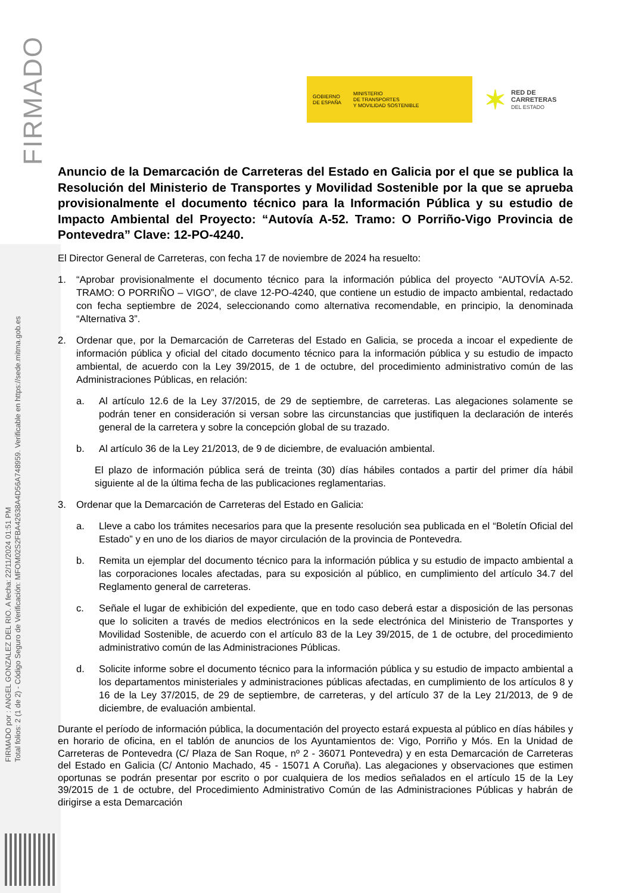FIRMADO
FIRMADO por : ANGEL GONZALEZ DEL RIO. A fecha: 22/11/2024 01:51 PM
Total folios: 2 (1 de 2) - Código Seguro de Verificación: MFOM02S2FBA42638A4D56A748959. Verificable en https://sede.mitma.gob.es
GOBIERNO
DE ESPAÑA
MINISTERIO
DE TRANSPORTES
Y MOVILIDAD SOSTENIBLE
✶ RED DE
CARRETERAS
DEL ESTADO
Anuncio de la Demarcación de Carreteras del Estado en Galicia por el que se publica la Resolución del Ministerio de Transportes y Movilidad Sostenible por la que se aprueba provisionalmente el documento técnico para la Información Pública y su estudio de Impacto Ambiental del Proyecto: “Autovía A-52. Tramo: O Porriño-Vigo Provincia de Pontevedra” Clave: 12-PO-4240.
El Director General de Carreteras, con fecha 17 de noviembre de 2024 ha resuelto:
1. “Aprobar provisionalmente el documento técnico para la información pública del proyecto “AUTOVÍA A-52. TRAMO: O PORRIÑO – VIGO”, de clave 12-PO-4240, que contiene un estudio de impacto ambiental, redactado con fecha septiembre de 2024, seleccionando como alternativa recomendable, en principio, la denominada “Alternativa 3”.
2. Ordenar que, por la Demarcación de Carreteras del Estado en Galicia, se proceda a incoar el expediente de información pública y oficial del citado documento técnico para la información pública y su estudio de impacto ambiental, de acuerdo con la Ley 39/2015, de 1 de octubre, del procedimiento administrativo común de las Administraciones Públicas, en relación:
a. Al artículo 12.6 de la Ley 37/2015, de 29 de septiembre, de carreteras. Las alegaciones solamente se podrán tener en consideración si versan sobre las circunstancias que justifiquen la declaración de interés general de la carretera y sobre la concepción global de su trazado.
b. Al artículo 36 de la Ley 21/2013, de 9 de diciembre, de evaluación ambiental.
El plazo de información pública será de treinta (30) días hábiles contados a partir del primer día hábil siguiente al de la última fecha de las publicaciones reglamentarias.
3. Ordenar que la Demarcación de Carreteras del Estado en Galicia:
a. Lleve a cabo los trámites necesarios para que la presente resolución sea publicada en el “Boletín Oficial del Estado” y en uno de los diarios de mayor circulación de la provincia de Pontevedra.
b. Remita un ejemplar del documento técnico para la información pública y su estudio de impacto ambiental a las corporaciones locales afectadas, para su exposición al público, en cumplimiento del artículo 34.7 del Reglamento general de carreteras.
c. Señale el lugar de exhibición del expediente, que en todo caso deberá estar a disposición de las personas que lo soliciten a través de medios electrónicos en la sede electrónica del Ministerio de Transportes y Movilidad Sostenible, de acuerdo con el artículo 83 de la Ley 39/2015, de 1 de octubre, del procedimiento administrativo común de las Administraciones Públicas.
d. Solicite informe sobre el documento técnico para la información pública y su estudio de impacto ambiental a los departamentos ministeriales y administraciones públicas afectadas, en cumplimiento de los artículos 8 y 16 de la Ley 37/2015, de 29 de septiembre, de carreteras, y del artículo 37 de la Ley 21/2013, de 9 de diciembre, de evaluación ambiental.
Durante el período de información pública, la documentación del proyecto estará expuesta al público en días hábiles y en horario de oficina, en el tablón de anuncios de los Ayuntamientos de: Vigo, Porriño y Mós. En la Unidad de Carreteras de Pontevedra (C/ Plaza de San Roque, nº 2 - 36071 Pontevedra) y en esta Demarcación de Carreteras del Estado en Galicia (C/ Antonio Machado, 45 - 15071 A Coruña). Las alegaciones y observaciones que estimen oportunas se podrán presentar por escrito o por cualquiera de los medios señalados en el artículo 15 de la Ley 39/2015 de 1 de octubre, del Procedimiento Administrativo Común de las Administraciones Públicas y habrán de dirigirse a esta Demarcación